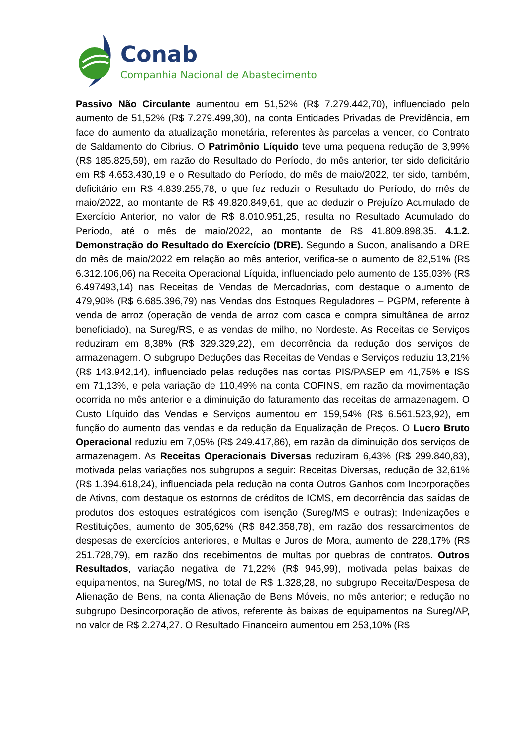Conab
Companhia Nacional de Abastecimento
Passivo Não Circulante aumentou em 51,52% (R$ 7.279.442,70), influenciado pelo aumento de 51,52% (R$ 7.279.499,30), na conta Entidades Privadas de Previdência, em face do aumento da atualização monetária, referentes às parcelas a vencer, do Contrato de Saldamento do Cibrius. O Patrimônio Líquido teve uma pequena redução de 3,99% (R$ 185.825,59), em razão do Resultado do Período, do mês anterior, ter sido deficitário em R$ 4.653.430,19 e o Resultado do Período, do mês de maio/2022, ter sido, também, deficitário em R$ 4.839.255,78, o que fez reduzir o Resultado do Período, do mês de maio/2022, ao montante de R$ 49.820.849,61, que ao deduzir o Prejuízo Acumulado de Exercício Anterior, no valor de R$ 8.010.951,25, resulta no Resultado Acumulado do Período, até o mês de maio/2022, ao montante de R$ 41.809.898,35. 4.1.2. Demonstração do Resultado do Exercício (DRE). Segundo a Sucon, analisando a DRE do mês de maio/2022 em relação ao mês anterior, verifica-se o aumento de 82,51% (R$ 6.312.106,06) na Receita Operacional Líquida, influenciado pelo aumento de 135,03% (R$ 6.497493,14) nas Receitas de Vendas de Mercadorias, com destaque o aumento de 479,90% (R$ 6.685.396,79) nas Vendas dos Estoques Reguladores – PGPM, referente à venda de arroz (operação de venda de arroz com casca e compra simultânea de arroz beneficiado), na Sureg/RS, e as vendas de milho, no Nordeste. As Receitas de Serviços reduziram em 8,38% (R$ 329.329,22), em decorrência da redução dos serviços de armazenagem. O subgrupo Deduções das Receitas de Vendas e Serviços reduziu 13,21% (R$ 143.942,14), influenciado pelas reduções nas contas PIS/PASEP em 41,75% e ISS em 71,13%, e pela variação de 110,49% na conta COFINS, em razão da movimentação ocorrida no mês anterior e a diminuição do faturamento das receitas de armazenagem. O Custo Líquido das Vendas e Serviços aumentou em 159,54% (R$ 6.561.523,92), em função do aumento das vendas e da redução da Equalização de Preços. O Lucro Bruto Operacional reduziu em 7,05% (R$ 249.417,86), em razão da diminuição dos serviços de armazenagem. As Receitas Operacionais Diversas reduziram 6,43% (R$ 299.840,83), motivada pelas variações nos subgrupos a seguir: Receitas Diversas, redução de 32,61% (R$ 1.394.618,24), influenciada pela redução na conta Outros Ganhos com Incorporações de Ativos, com destaque os estornos de créditos de ICMS, em decorrência das saídas de produtos dos estoques estratégicos com isenção (Sureg/MS e outras); Indenizações e Restituições, aumento de 305,62% (R$ 842.358,78), em razão dos ressarcimentos de despesas de exercícios anteriores, e Multas e Juros de Mora, aumento de 228,17% (R$ 251.728,79), em razão dos recebimentos de multas por quebras de contratos. Outros Resultados, variação negativa de 71,22% (R$ 945,99), motivada pelas baixas de equipamentos, na Sureg/MS, no total de R$ 1.328,28, no subgrupo Receita/Despesa de Alienação de Bens, na conta Alienação de Bens Móveis, no mês anterior; e redução no subgrupo Desincorporação de ativos, referente às baixas de equipamentos na Sureg/AP, no valor de R$ 2.274,27. O Resultado Financeiro aumentou em 253,10% (R$